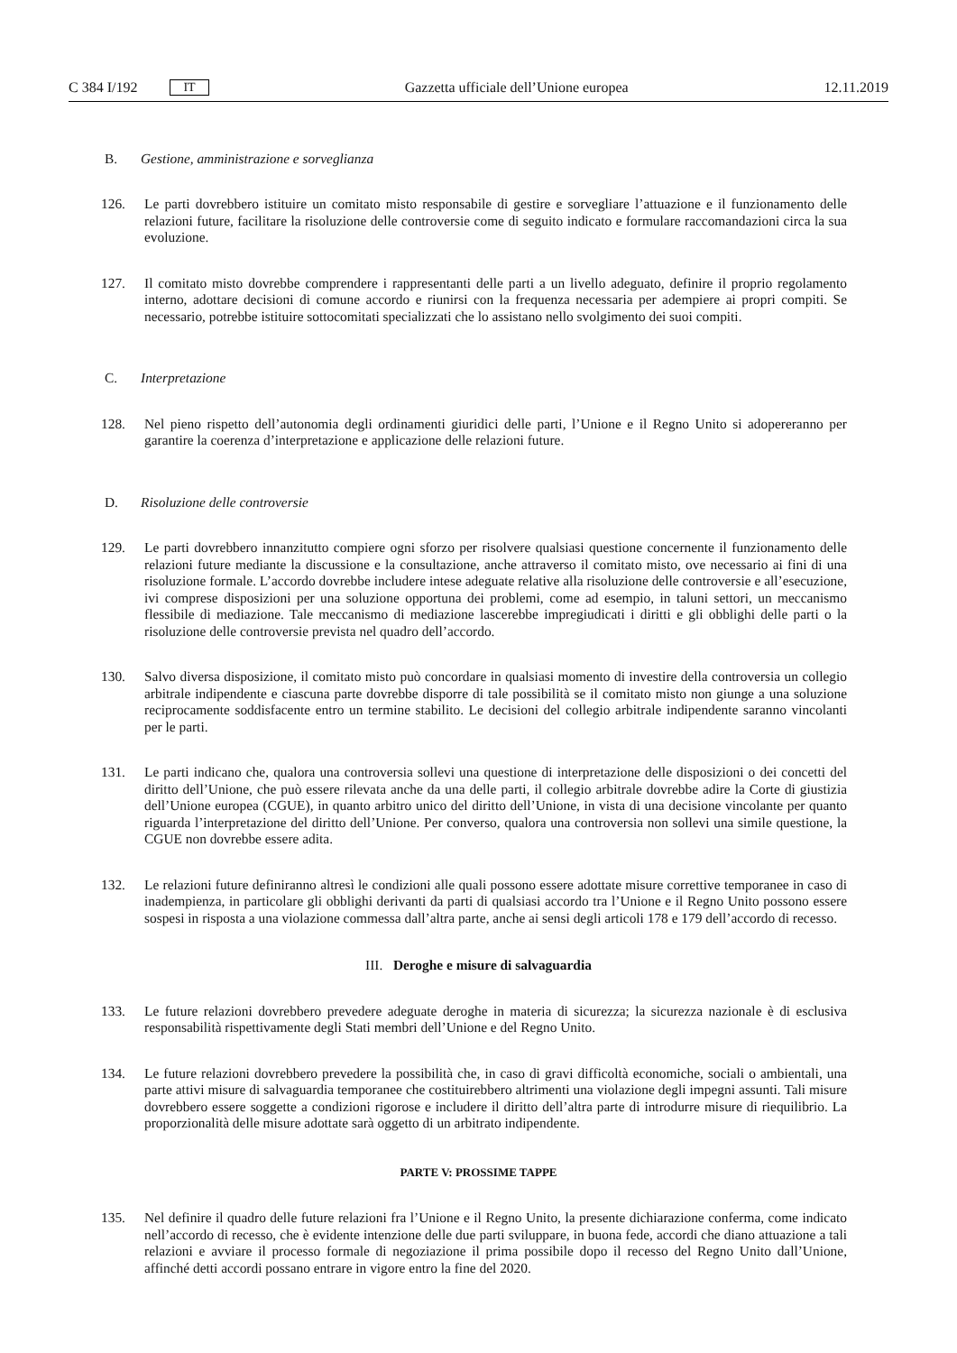C 384 I/192 IT
Gazzetta ufficiale dell’Unione europea 12.11.2019
B. Gestione, amministrazione e sorveglianza
126. Le parti dovrebbero istituire un comitato misto responsabile di gestire e sorvegliare l’attuazione e il funzionamento delle relazioni future, facilitare la risoluzione delle controversie come di seguito indicato e formulare raccomandazioni circa la sua evoluzione.
127. Il comitato misto dovrebbe comprendere i rappresentanti delle parti a un livello adeguato, definire il proprio regolamento interno, adottare decisioni di comune accordo e riunirsi con la frequenza necessaria per adempiere ai propri compiti. Se necessario, potrebbe istituire sottocomitati specializzati che lo assistano nello svolgimento dei suoi compiti.
C. Interpretazione
128. Nel pieno rispetto dell’autonomia degli ordinamenti giuridici delle parti, l’Unione e il Regno Unito si adopereranno per garantire la coerenza d’interpretazione e applicazione delle relazioni future.
D. Risoluzione delle controversie
129. Le parti dovrebbero innanzitutto compiere ogni sforzo per risolvere qualsiasi questione concernente il funzionamento delle relazioni future mediante la discussione e la consultazione, anche attraverso il comitato misto, ove necessario ai fini di una risoluzione formale. L’accordo dovrebbe includere intese adeguate relative alla risoluzione delle controversie e all’esecuzione, ivi comprese disposizioni per una soluzione opportuna dei problemi, come ad esempio, in taluni settori, un meccanismo flessibile di mediazione. Tale meccanismo di mediazione lascerebbe impregiudicati i diritti e gli obblighi delle parti o la risoluzione delle controversie prevista nel quadro dell’accordo.
130. Salvo diversa disposizione, il comitato misto può concordare in qualsiasi momento di investire della controversia un collegio arbitrale indipendente e ciascuna parte dovrebbe disporre di tale possibilità se il comitato misto non giunge a una soluzione reciprocamente soddisfacente entro un termine stabilito. Le decisioni del collegio arbitrale indipendente saranno vincolanti per le parti.
131. Le parti indicano che, qualora una controversia sollevi una questione di interpretazione delle disposizioni o dei concetti del diritto dell’Unione, che può essere rilevata anche da una delle parti, il collegio arbitrale dovrebbe adire la Corte di giustizia dell’Unione europea (CGUE), in quanto arbitro unico del diritto dell’Unione, in vista di una decisione vincolante per quanto riguarda l’interpretazione del diritto dell’Unione. Per converso, qualora una controversia non sollevi una simile questione, la CGUE non dovrebbe essere adita.
132. Le relazioni future definiranno altresì le condizioni alle quali possono essere adottate misure correttive temporanee in caso di inadempienza, in particolare gli obblighi derivanti da parti di qualsiasi accordo tra l’Unione e il Regno Unito possono essere sospesi in risposta a una violazione commessa dall’altra parte, anche ai sensi degli articoli 178 e 179 dell’accordo di recesso.
III. Deroghe e misure di salvaguardia
133. Le future relazioni dovrebbero prevedere adeguate deroghe in materia di sicurezza; la sicurezza nazionale è di esclusiva responsabilità rispettivamente degli Stati membri dell’Unione e del Regno Unito.
134. Le future relazioni dovrebbero prevedere la possibilità che, in caso di gravi difficoltà economiche, sociali o ambientali, una parte attivi misure di salvaguardia temporanee che costituirebbero altrimenti una violazione degli impegni assunti. Tali misure dovrebbero essere soggette a condizioni rigorose e includere il diritto dell’altra parte di introdurre misure di riequilibrio. La proporzionalità delle misure adottate sarà oggetto di un arbitrato indipendente.
PARTE V: PROSSIME TAPPE
135. Nel definire il quadro delle future relazioni fra l’Unione e il Regno Unito, la presente dichiarazione conferma, come indicato nell’accordo di recesso, che è evidente intenzione delle due parti sviluppare, in buona fede, accordi che diano attuazione a tali relazioni e avviare il processo formale di negoziazione il prima possibile dopo il recesso del Regno Unito dall’Unione, affinché detti accordi possano entrare in vigore entro la fine del 2020.